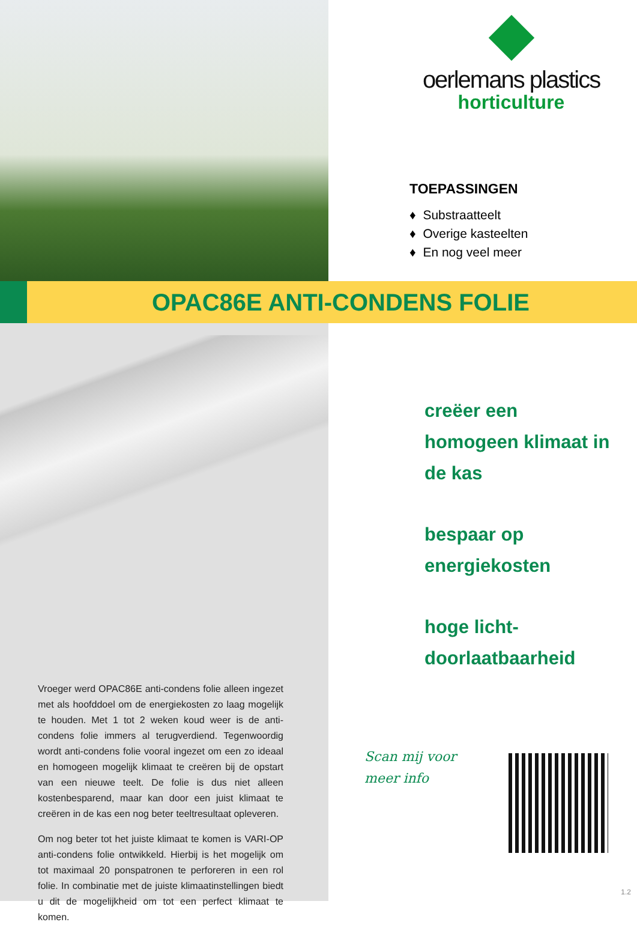oerlemans plastics
horticulture
TOEPASSINGEN
♦ Substraatteelt
♦ Overige kasteelten
♦ En nog veel meer
OPAC86E ANTI-CONDENS FOLIE
Vroeger werd OPAC86E anti-condens folie alleen ingezet met als hoofddoel om de energiekosten zo laag mogelijk te houden. Met 1 tot 2 weken koud weer is de anti-condens folie immers al terugverdiend. Tegenwoordig wordt anti-condens folie vooral ingezet om een zo ideaal en homogeen mogelijk klimaat te creëren bij de opstart van een nieuwe teelt. De folie is dus niet alleen kostenbesparend, maar kan door een juist klimaat te creëren in de kas een nog beter teeltresultaat opleveren.
Om nog beter tot het juiste klimaat te komen is VARI-OP anti-condens folie ontwikkeld. Hierbij is het mogelijk om tot maximaal 20 ponspatronen te perforeren in een rol folie. In combinatie met de juiste klimaatinstellingen biedt u dit de mogelijkheid om tot een perfect klimaat te komen.
creëer een
homogeen klimaat in
de kas
bespaar op
energiekosten
hoge licht-
doorlaatbaarheid
Scan mij voor
meer info
1.2